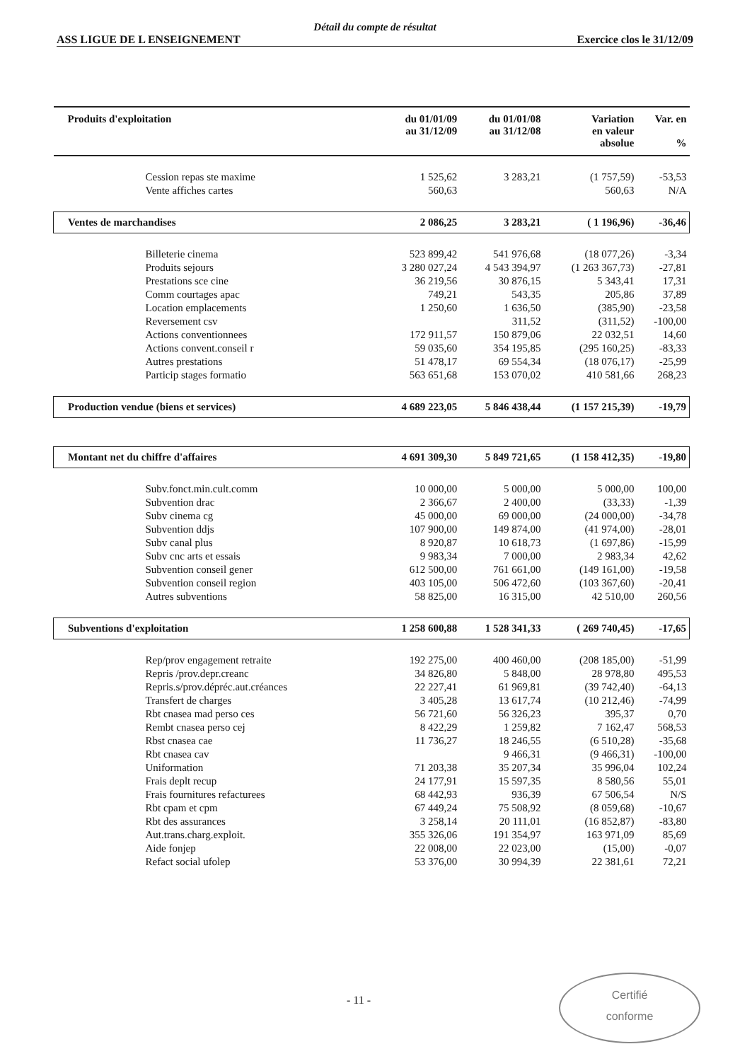Détail du compte de résultat
ASS LIGUE DE L ENSEIGNEMENT Exercice clos le 31/12/09
| Produits d'exploitation | du 01/01/09 au 31/12/09 | du 01/01/08 au 31/12/08 | Variation en valeur absolue | Var. en % |
| --- | --- | --- | --- | --- |
| Cession repas ste maxime | 1 525,62 | 3 283,21 | (1 757,59) | -53,53 |
| Vente affiches cartes | 560,63 | | 560,63 | N/A |
| Ventes de marchandises | 2 086,25 | 3 283,21 | ( 1 196,96) | -36,46 |
| Billeterie cinema | 523 899,42 | 541 976,68 | (18 077,26) | -3,34 |
| Produits sejours | 3 280 027,24 | 4 543 394,97 | (1 263 367,73) | -27,81 |
| Prestations sce cine | 36 219,56 | 30 876,15 | 5 343,41 | 17,31 |
| Comm courtages apac | 749,21 | 543,35 | 205,86 | 37,89 |
| Location emplacements | 1 250,60 | 1 636,50 | (385,90) | -23,58 |
| Reversement csv | | 311,52 | (311,52) | -100,00 |
| Actions conventionnees | 172 911,57 | 150 879,06 | 22 032,51 | 14,60 |
| Actions convent.conseil r | 59 035,60 | 354 195,85 | (295 160,25) | -83,33 |
| Autres prestations | 51 478,17 | 69 554,34 | (18 076,17) | -25,99 |
| Particip stages formatio | 563 651,68 | 153 070,02 | 410 581,66 | 268,23 |
| Production vendue (biens et services) | 4 689 223,05 | 5 846 438,44 | (1 157 215,39) | -19,79 |
| Montant net du chiffre d'affaires | 4 691 309,30 | 5 849 721,65 | (1 158 412,35) | -19,80 |
| Subv.fonct.min.cult.comm | 10 000,00 | 5 000,00 | 5 000,00 | 100,00 |
| Subvention drac | 2 366,67 | 2 400,00 | (33,33) | -1,39 |
| Subv cinema cg | 45 000,00 | 69 000,00 | (24 000,00) | -34,78 |
| Subvention ddjs | 107 900,00 | 149 874,00 | (41 974,00) | -28,01 |
| Subv canal plus | 8 920,87 | 10 618,73 | (1 697,86) | -15,99 |
| Subv cnc arts et essais | 9 983,34 | 7 000,00 | 2 983,34 | 42,62 |
| Subvention conseil gener | 612 500,00 | 761 661,00 | (149 161,00) | -19,58 |
| Subvention conseil region | 403 105,00 | 506 472,60 | (103 367,60) | -20,41 |
| Autres subventions | 58 825,00 | 16 315,00 | 42 510,00 | 260,56 |
| Subventions d'exploitation | 1 258 600,88 | 1 528 341,33 | ( 269 740,45) | -17,65 |
| Rep/prov engagement retraite | 192 275,00 | 400 460,00 | (208 185,00) | -51,99 |
| Repris /prov.depr.creanc | 34 826,80 | 5 848,00 | 28 978,80 | 495,53 |
| Repris.s/prov.dépréc.aut.créances | 22 227,41 | 61 969,81 | (39 742,40) | -64,13 |
| Transfert de charges | 3 405,28 | 13 617,74 | (10 212,46) | -74,99 |
| Rbt cnasea mad perso ces | 56 721,60 | 56 326,23 | 395,37 | 0,70 |
| Rembt cnasea perso cej | 8 422,29 | 1 259,82 | 7 162,47 | 568,53 |
| Rbst cnasea cae | 11 736,27 | 18 246,55 | (6 510,28) | -35,68 |
| Rbt cnasea cav | | 9 466,31 | (9 466,31) | -100,00 |
| Uniformation | 71 203,38 | 35 207,34 | 35 996,04 | 102,24 |
| Frais deplt recup | 24 177,91 | 15 597,35 | 8 580,56 | 55,01 |
| Frais fournitures refacturees | 68 442,93 | 936,39 | 67 506,54 | N/S |
| Rbt cpam et cpm | 67 449,24 | 75 508,92 | (8 059,68) | -10,67 |
| Rbt des assurances | 3 258,14 | 20 111,01 | (16 852,87) | -83,80 |
| Aut.trans.charg.exploit. | 355 326,06 | 191 354,97 | 163 971,09 | 85,69 |
| Aide fonjep | 22 008,00 | 22 023,00 | (15,00) | -0,07 |
| Refact social ufolep | 53 376,00 | 30 994,39 | 22 381,61 | 72,21 |
- 11 -
Certifié
conforme